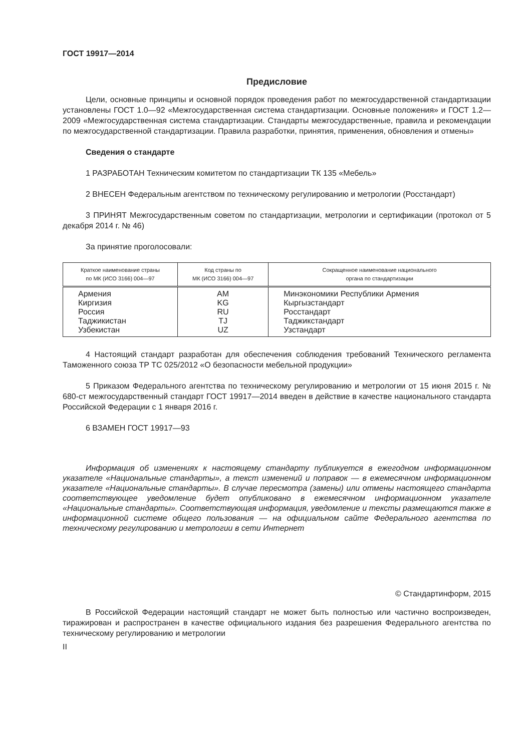ГОСТ 19917—2014
Предисловие
Цели, основные принципы и основной порядок проведения работ по межгосударственной стандартизации установлены ГОСТ 1.0—92 «Межгосударственная система стандартизации. Основные положения» и ГОСТ 1.2—2009 «Межгосударственная система стандартизации. Стандарты межгосударственные, правила и рекомендации по межгосударственной стандартизации. Правила разработки, принятия, применения, обновления и отмены»
Сведения о стандарте
1 РАЗРАБОТАН Техническим комитетом по стандартизации ТК 135 «Мебель»
2 ВНЕСЕН Федеральным агентством по техническому регулированию и метрологии (Росстандарт)
3 ПРИНЯТ Межгосударственным советом по стандартизации, метрологии и сертификации (протокол от 5 декабря 2014 г. № 46)
За принятие проголосовали:
| Краткое наименование страны по МК (ИСО 3166) 004—97 | Код страны по МК (ИСО 3166) 004—97 | Сокращенное наименование национального органа по стандартизации |
| --- | --- | --- |
| Армения Киргизия Россия Таджикистан Узбекистан | AM KG RU TJ UZ | Минэкономики Республики Армения Кыргызстандарт Росстандарт Таджикстандарт Узстандарт |
4 Настоящий стандарт разработан для обеспечения соблюдения требований Технического регламента Таможенного союза ТР ТС 025/2012 «О безопасности мебельной продукции»
5 Приказом Федерального агентства по техническому регулированию и метрологии от 15 июня 2015 г. № 680-ст межгосударственный стандарт ГОСТ 19917—2014 введен в действие в качестве национального стандарта Российской Федерации с 1 января 2016 г.
6 ВЗАМЕН ГОСТ 19917—93
Информация об изменениях к настоящему стандарту публикуется в ежегодном информационном указателе «Национальные стандарты», а текст изменений и поправок — в ежемесячном информационном указателе «Национальные стандарты». В случае пересмотра (замены) или отмены настоящего стандарта соответствующее уведомление будет опубликовано в ежемесячном информационном указателе «Национальные стандарты». Соответствующая информация, уведомление и тексты размещаются также в информационной системе общего пользования — на официальном сайте Федерального агентства по техническому регулированию и метрологии в сети Интернет
© Стандартинформ, 2015
В Российской Федерации настоящий стандарт не может быть полностью или частично воспроизведен, тиражирован и распространен в качестве официального издания без разрешения Федерального агентства по техническому регулированию и метрологии
II